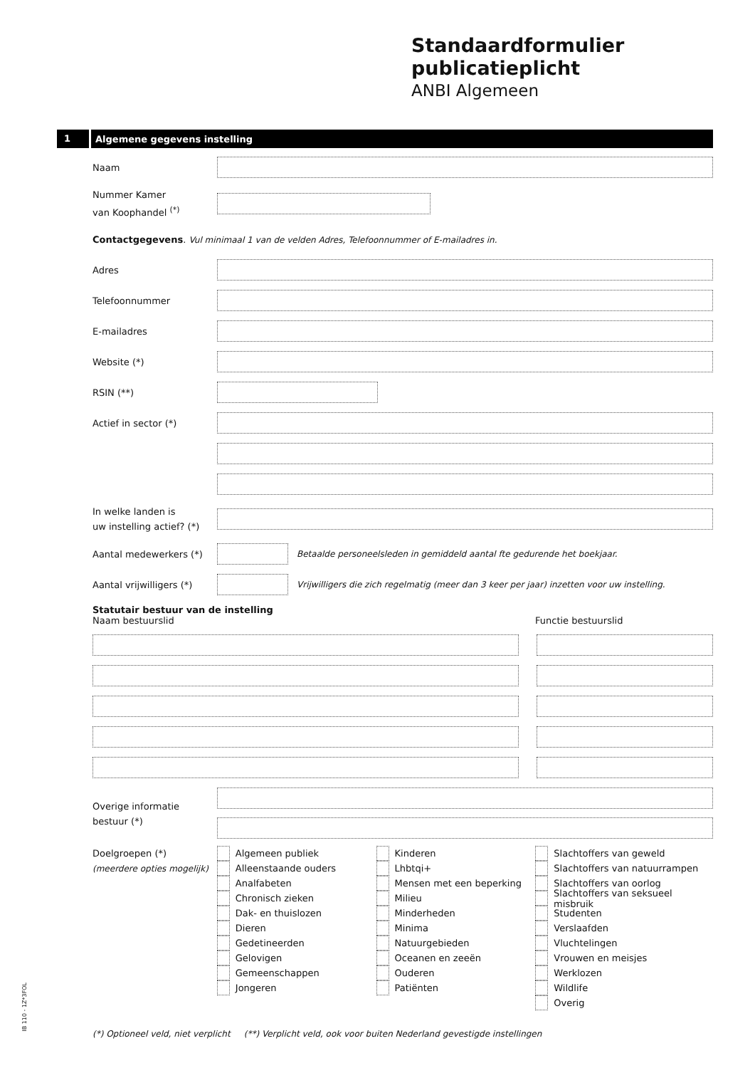Standaardformulier publicatieplicht
ANBI Algemeen
1 Algemene gegevens instelling
Naam
Nummer Kamer
van Koophandel <sup>(*)</sup>
Contactgegevens. Vul minimaal 1 van de velden Adres, Telefoonnummer of E-mailadres in.
Adres
Telefoonnummer
E-mailadres
Website (*)
RSIN (**)
Actief in sector (*)
In welke landen is
uw instelling actief? (*)
Aantal medewerkers (*)
Betaalde personeelsleden in gemiddeld aantal fte gedurende het boekjaar.
Aantal vrijwilligers (*)
Vrijwilligers die zich regelmatig (meer dan 3 keer per jaar) inzetten voor uw instelling.
Statutair bestuur van de instelling
Naam bestuurslid Functie bestuurslid
Overige informatie
bestuur (*)
Doelgroepen (*)
(meerdere opties mogelijk)
Algemeen publiek
Alleenstaande ouders
Analfabeten
Chronisch zieken
Dak- en thuislozen
Dieren
Gedetineerden
Gelovigen
Gemeenschappen
Jongeren
Kinderen
Lhbtqi+
Mensen met een beperking
Milieu
Minderheden
Minima
Natuurgebieden
Oceanen en zeeën
Ouderen
Patiënten
Slachtoffers van geweld
Slachtoffers van natuurrampen
Slachtoffers van oorlog
Slachtoffers van seksueel misbruik
Studenten
Verslaafden
Vluchtelingen
Vrouwen en meisjes
Werklozen
Wildlife
Overig
(*) Optioneel veld, niet verplicht (**) Verplicht veld, ook voor buiten Nederland gevestigde instellingen
IB 110 - 1Z*3FOL